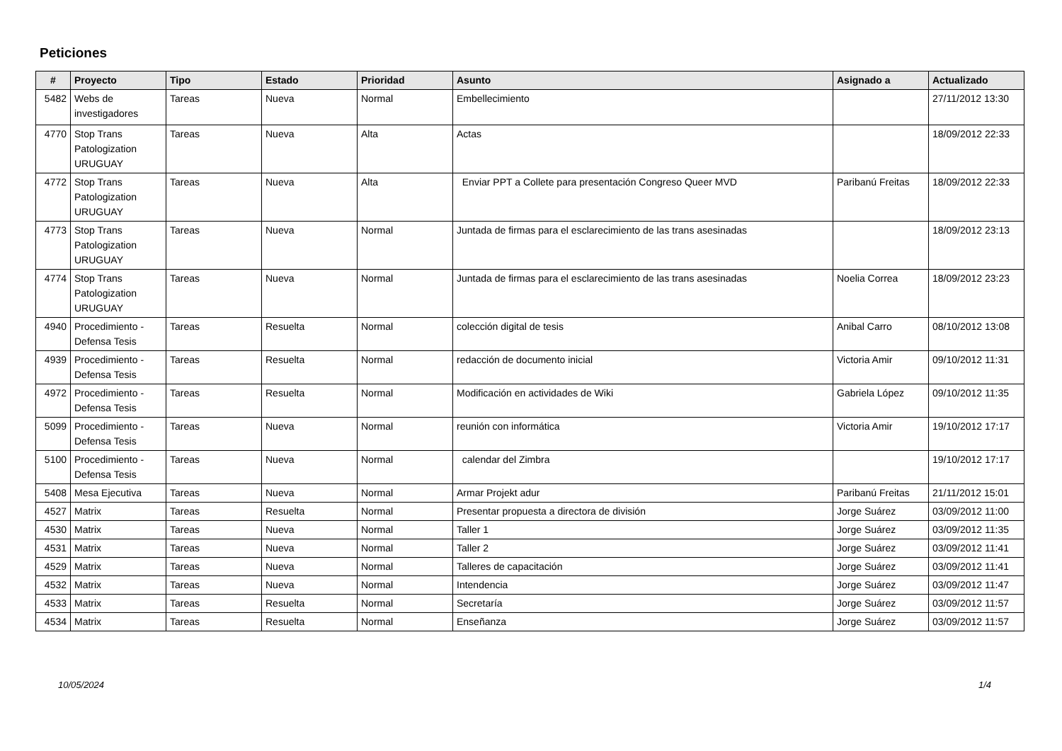Peticiones
| # | Proyecto | Tipo | Estado | Prioridad | Asunto | Asignado a | Actualizado |
| --- | --- | --- | --- | --- | --- | --- | --- |
| 5482 | Webs de investigadores | Tareas | Nueva | Normal | Embellecimiento | | 27/11/2012 13:30 |
| 4770 | Stop Trans Patologization URUGUAY | Tareas | Nueva | Alta | Actas | | 18/09/2012 22:33 |
| 4772 | Stop Trans Patologization URUGUAY | Tareas | Nueva | Alta | Enviar PPT a Collete para presentación Congreso Queer MVD | Paribanú Freitas | 18/09/2012 22:33 |
| 4773 | Stop Trans Patologization URUGUAY | Tareas | Nueva | Normal | Juntada de firmas para el esclarecimiento de las trans asesinadas | | 18/09/2012 23:13 |
| 4774 | Stop Trans Patologization URUGUAY | Tareas | Nueva | Normal | Juntada de firmas para el esclarecimiento de las trans asesinadas | Noelia Correa | 18/09/2012 23:23 |
| 4940 | Procedimiento - Defensa Tesis | Tareas | Resuelta | Normal | colección digital de tesis | Anibal Carro | 08/10/2012 13:08 |
| 4939 | Procedimiento - Defensa Tesis | Tareas | Resuelta | Normal | redacción de documento inicial | Victoria Amir | 09/10/2012 11:31 |
| 4972 | Procedimiento - Defensa Tesis | Tareas | Resuelta | Normal | Modificación en actividades de Wiki | Gabriela López | 09/10/2012 11:35 |
| 5099 | Procedimiento - Defensa Tesis | Tareas | Nueva | Normal | reunión con informática | Victoria Amir | 19/10/2012 17:17 |
| 5100 | Procedimiento - Defensa Tesis | Tareas | Nueva | Normal | calendar del Zimbra | | 19/10/2012 17:17 |
| 5408 | Mesa Ejecutiva | Tareas | Nueva | Normal | Armar Projekt adur | Paribanú Freitas | 21/11/2012 15:01 |
| 4527 | Matrix | Tareas | Resuelta | Normal | Presentar propuesta a directora de división | Jorge Suárez | 03/09/2012 11:00 |
| 4530 | Matrix | Tareas | Nueva | Normal | Taller 1 | Jorge Suárez | 03/09/2012 11:35 |
| 4531 | Matrix | Tareas | Nueva | Normal | Taller 2 | Jorge Suárez | 03/09/2012 11:41 |
| 4529 | Matrix | Tareas | Nueva | Normal | Talleres de capacitación | Jorge Suárez | 03/09/2012 11:41 |
| 4532 | Matrix | Tareas | Nueva | Normal | Intendencia | Jorge Suárez | 03/09/2012 11:47 |
| 4533 | Matrix | Tareas | Resuelta | Normal | Secretaría | Jorge Suárez | 03/09/2012 11:57 |
| 4534 | Matrix | Tareas | Resuelta | Normal | Enseñanza | Jorge Suárez | 03/09/2012 11:57 |
10/05/2024 1/4